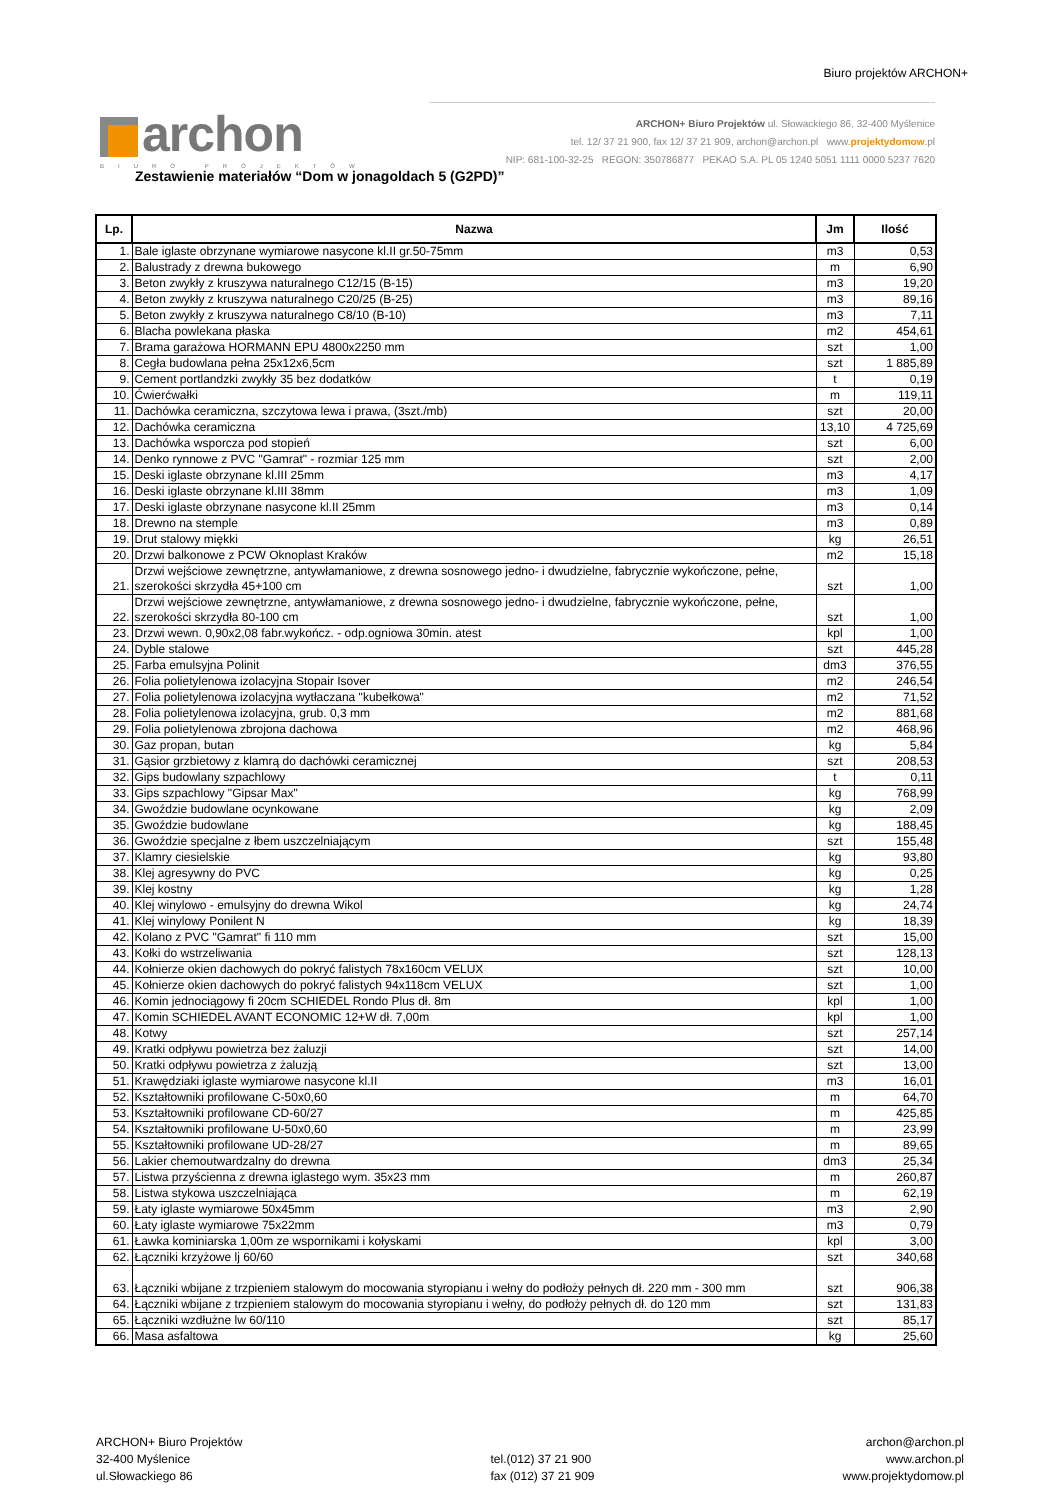Biuro projektów ARCHON+
archon
BIURO PROJEKTÓW
ARCHON+ Biuro Projektów ul. Słowackiego 86, 32-400 Myślenice
tel. 12/ 37 21 900, fax 12/ 37 21 909, archon@archon.pl www.projektydomow.pl
NIP: 681-100-32-25 REGON: 350786877 PEKAO S.A. PL 05 1240 5051 1111 0000 5237 7620
Zestawienie materiałów “Dom w jonagoldach 5 (G2PD)”
| Lp. | Nazwa | Jm | Ilość |
| --- | --- | --- | --- |
| 1. | Bale iglaste obrzynane wymiarowe nasycone kl.II gr.50-75mm | m3 | 0,53 |
| 2. | Balustrady z drewna bukowego | m | 6,90 |
| 3. | Beton zwykły z kruszywa naturalnego C12/15 (B-15) | m3 | 19,20 |
| 4. | Beton zwykły z kruszywa naturalnego C20/25 (B-25) | m3 | 89,16 |
| 5. | Beton zwykły z kruszywa naturalnego C8/10 (B-10) | m3 | 7,11 |
| 6. | Blacha powlekana płaska | m2 | 454,61 |
| 7. | Brama garażowa HORMANN EPU 4800x2250 mm | szt | 1,00 |
| 8. | Cegła budowlana pełna 25x12x6,5cm | szt | 1 885,89 |
| 9. | Cement portlandzki zwykły 35 bez dodatków | t | 0,19 |
| 10. | Ćwierćwałki | m | 119,11 |
| 11. | Dachówka ceramiczna, szczytowa lewa i prawa, (3szt./mb) | szt | 20,00 |
| 12. | Dachówka ceramiczna | 13,10 | 4 725,69 |
| 13. | Dachówka wsporcza pod stopień | szt | 6,00 |
| 14. | Denko rynnowe z PVC "Gamrat" - rozmiar 125 mm | szt | 2,00 |
| 15. | Deski iglaste obrzynane kl.III 25mm | m3 | 4,17 |
| 16. | Deski iglaste obrzynane kl.III 38mm | m3 | 1,09 |
| 17. | Deski iglaste obrzynane nasycone kl.II 25mm | m3 | 0,14 |
| 18. | Drewno na stemple | m3 | 0,89 |
| 19. | Drut stalowy miękki | kg | 26,51 |
| 20. | Drzwi balkonowe z PCW Oknoplast Kraków | m2 | 15,18 |
| 21. | Drzwi wejściowe zewnętrzne, antywłamaniowe, z drewna sosnowego jedno- i dwudzielne, fabrycznie wykończone, pełne, szerokości skrzydła 45+100 cm | szt | 1,00 |
| 22. | Drzwi wejściowe zewnętrzne, antywłamaniowe, z drewna sosnowego jedno- i dwudzielne, fabrycznie wykończone, pełne, szerokości skrzydła 80-100 cm | szt | 1,00 |
| 23. | Drzwi wewn. 0,90x2,08 fabr.wykończ. - odp.ogniowa 30min. atest | kpl | 1,00 |
| 24. | Dyble stalowe | szt | 445,28 |
| 25. | Farba emulsyjna Polinit | dm3 | 376,55 |
| 26. | Folia polietylenowa izolacyjna Stopair Isover | m2 | 246,54 |
| 27. | Folia polietylenowa izolacyjna wytłaczana "kubełkowa" | m2 | 71,52 |
| 28. | Folia polietylenowa izolacyjna, grub. 0,3 mm | m2 | 881,68 |
| 29. | Folia polietylenowa zbrojona dachowa | m2 | 468,96 |
| 30. | Gaz propan, butan | kg | 5,84 |
| 31. | Gąsior grzbietowy z klamrą do dachówki ceramicznej | szt | 208,53 |
| 32. | Gips budowlany szpachlowy | t | 0,11 |
| 33. | Gips szpachlowy "Gipsar Max" | kg | 768,99 |
| 34. | Gwoździe budowlane ocynkowane | kg | 2,09 |
| 35. | Gwoździe budowlane | kg | 188,45 |
| 36. | Gwoździe specjalne z łbem uszczelniającym | szt | 155,48 |
| 37. | Klamry ciesielskie | kg | 93,80 |
| 38. | Klej agresywny do PVC | kg | 0,25 |
| 39. | Klej kostny | kg | 1,28 |
| 40. | Klej winylowo - emulsyjny do drewna Wikol | kg | 24,74 |
| 41. | Klej winylowy Ponilent N | kg | 18,39 |
| 42. | Kolano z PVC "Gamrat" fi 110 mm | szt | 15,00 |
| 43. | Kołki do wstrzeliwania | szt | 128,13 |
| 44. | Kołnierze okien dachowych do pokryć falistych 78x160cm VELUX | szt | 10,00 |
| 45. | Kołnierze okien dachowych do pokryć falistych 94x118cm VELUX | szt | 1,00 |
| 46. | Komin jednociągowy fi 20cm SCHIEDEL Rondo Plus dł. 8m | kpl | 1,00 |
| 47. | Komin SCHIEDEL AVANT ECONOMIC 12+W dł. 7,00m | kpl | 1,00 |
| 48. | Kotwy | szt | 257,14 |
| 49. | Kratki odpływu powietrza bez żaluzji | szt | 14,00 |
| 50. | Kratki odpływu powietrza z żaluzją | szt | 13,00 |
| 51. | Krawędziaki iglaste wymiarowe nasycone kl.II | m3 | 16,01 |
| 52. | Kształtowniki profilowane C-50x0,60 | m | 64,70 |
| 53. | Kształtowniki profilowane CD-60/27 | m | 425,85 |
| 54. | Kształtowniki profilowane U-50x0,60 | m | 23,99 |
| 55. | Kształtowniki profilowane UD-28/27 | m | 89,65 |
| 56. | Lakier chemoutwardzalny do drewna | dm3 | 25,34 |
| 57. | Listwa przyścienna z drewna iglastego wym. 35x23 mm | m | 260,87 |
| 58. | Listwa stykowa uszczelniająca | m | 62,19 |
| 59. | Łaty iglaste wymiarowe 50x45mm | m3 | 2,90 |
| 60. | Łaty iglaste wymiarowe 75x22mm | m3 | 0,79 |
| 61. | Ławka kominiarska 1,00m ze wspornikami i kołyskami | kpl | 3,00 |
| 62. | Łączniki krzyżowe lj 60/60 | szt | 340,68 |
| 63. | Łączniki wbijane z trzpieniem stalowym do mocowania styropianu i wełny do podłoży pełnych dł. 220 mm - 300 mm | szt | 906,38 |
| 64. | Łączniki wbijane z trzpieniem stalowym do mocowania styropianu i wełny, do podłoży pełnych dł. do 120 mm | szt | 131,83 |
| 65. | Łączniki wzdłużne lw 60/110 | szt | 85,17 |
| 66. | Masa asfaltowa | kg | 25,60 |
ARCHON+ Biuro Projektów
32-400 Myślenice
ul.Słowackiego 86
tel.(012) 37 21 900
fax (012) 37 21 909
archon@archon.pl
www.archon.pl
www.projektydomow.pl